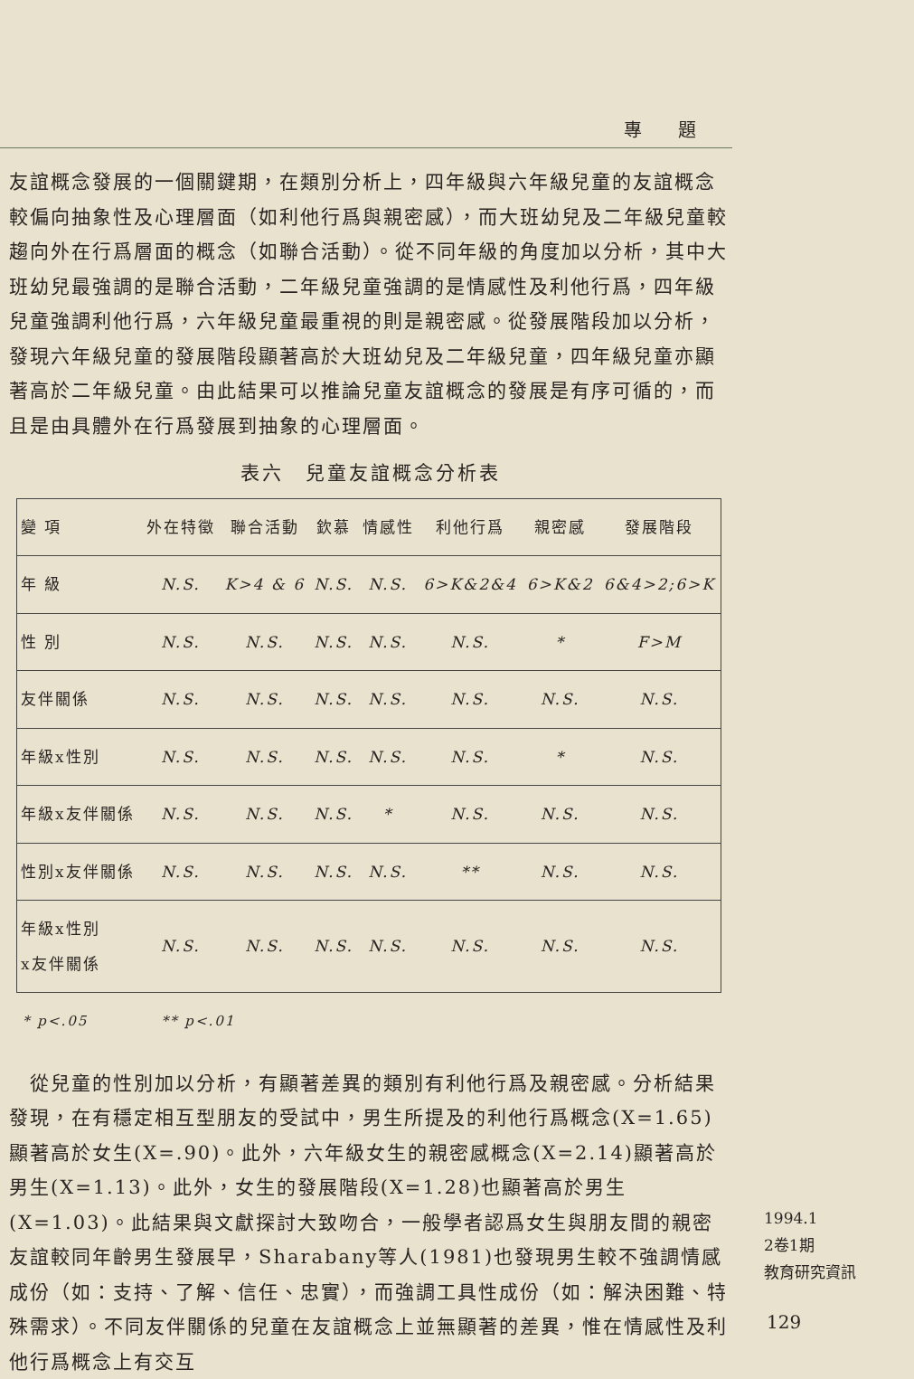專題
友誼概念發展的一個關鍵期，在類別分析上，四年級與六年級兒童的友誼概念較偏向抽象性及心理層面（如利他行爲與親密感），而大班幼兒及二年級兒童較趨向外在行爲層面的概念（如聯合活動）。從不同年級的角度加以分析，其中大班幼兒最強調的是聯合活動，二年級兒童強調的是情感性及利他行爲，四年級兒童強調利他行爲，六年級兒童最重視的則是親密感。從發展階段加以分析，發現六年級兒童的發展階段顯著高於大班幼兒及二年級兒童，四年級兒童亦顯著高於二年級兒童。由此結果可以推論兒童友誼概念的發展是有序可循的，而且是由具體外在行爲發展到抽象的心理層面。
表六　兒童友誼概念分析表
| 變 項 | 外在特徵 | 聯合活動 | 欽慕 | 情感性 | 利他行爲 | 親密感 | 發展階段 |
| --- | --- | --- | --- | --- | --- | --- | --- |
| 年 級 | N.S. | K>4 & 6 | N.S. | N.S. | 6>K&2&4 | 6>K&2 | 6&4>2;6>K |
| 性 別 | N.S. | N.S. | N.S. | N.S. | N.S. | * | F>M |
| 友伴關係 | N.S. | N.S. | N.S. | N.S. | N.S. | N.S. | N.S. |
| 年級x性別 | N.S. | N.S. | N.S. | N.S. | N.S. | * | N.S. |
| 年級x友伴關係 | N.S. | N.S. | N.S. | * | N.S. | N.S. | N.S. |
| 性別x友伴關係 | N.S. | N.S. | N.S. | N.S. | ** | N.S. | N.S. |
| 年級x性別 x友伴關係 | N.S. | N.S. | N.S. | N.S. | N.S. | N.S. | N.S. |
* p<.05 ** p<.01
　從兒童的性別加以分析，有顯著差異的類別有利他行爲及親密感。分析結果發現，在有穩定相互型朋友的受試中，男生所提及的利他行爲概念(X=1.65)顯著高於女生(X=.90)。此外，六年級女生的親密感概念(X=2.14)顯著高於男生(X=1.13)。此外，女生的發展階段(X=1.28)也顯著高於男生(X=1.03)。此結果與文獻探討大致吻合，一般學者認爲女生與朋友間的親密友誼較同年齡男生發展早，Sharabany等人(1981)也發現男生較不強調情感成份（如：支持、了解、信任、忠實），而強調工具性成份（如：解決困難、特殊需求）。不同友伴關係的兒童在友誼概念上並無顯著的差異，惟在情感性及利他行爲概念上有交互
1994.1
2卷1期
教育研究資訊
129